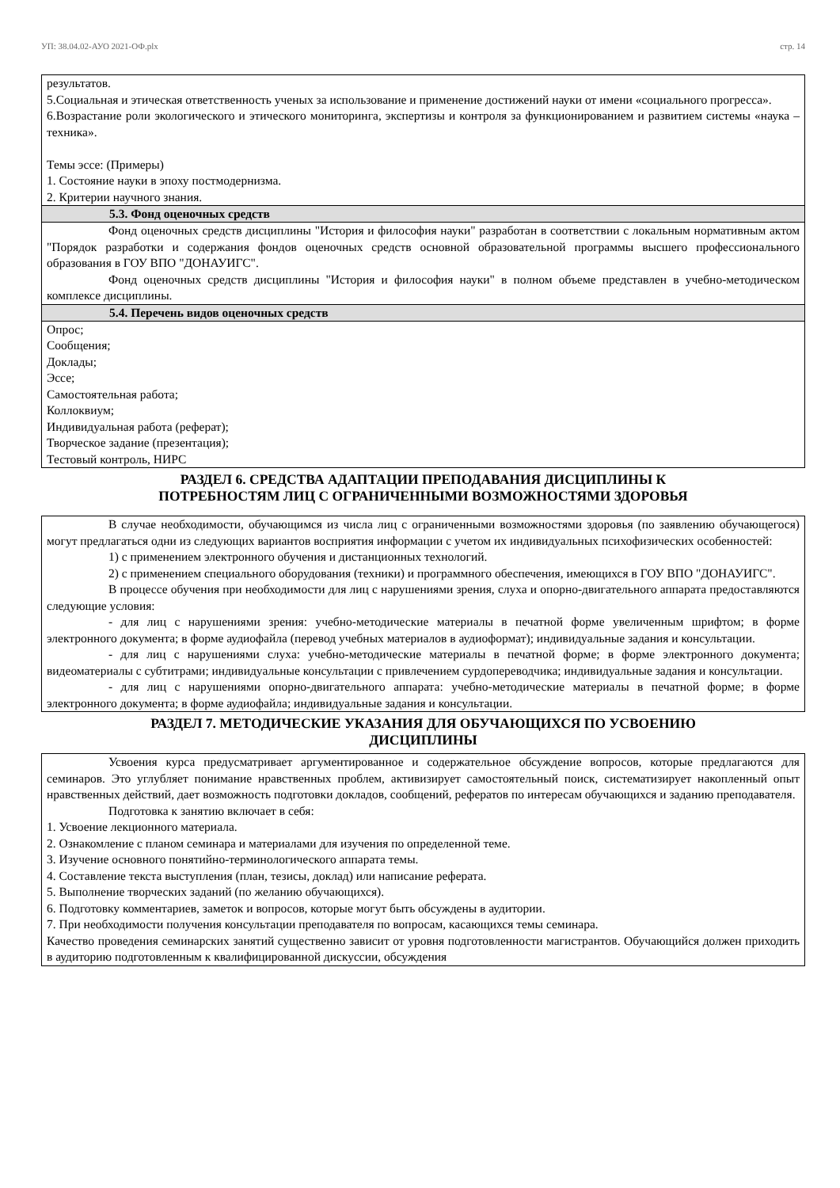УП: 38.04.02-АУО 2021-ОФ.plx стр. 14
результатов.
5.Социальная и этическая ответственность ученых за использование и применение достижений науки от имени «социального прогресса».
6.Возрастание роли экологического и этического мониторинга, экспертизы и контроля за функционированием и развитием системы «наука – техника».
Темы эссе: (Примеры)
1. Состояние науки в эпоху постмодернизма.
2. Критерии научного знания.
5.3. Фонд оценочных средств
Фонд оценочных средств дисциплины "История и философия науки" разработан в соответствии с локальным нормативным актом "Порядок разработки и содержания фондов оценочных средств основной образовательной программы высшего профессионального образования в ГОУ ВПО "ДОНАУИГС".
Фонд оценочных средств дисциплины "История и философия науки" в полном объеме представлен в учебно-методическом комплексе дисциплины.
5.4. Перечень видов оценочных средств
Опрос;
Сообщения;
Доклады;
Эссе;
Самостоятельная работа;
Коллоквиум;
Индивидуальная работа (реферат);
Творческое задание (презентация);
Тестовый контроль, НИРС
РАЗДЕЛ 6. СРЕДСТВА АДАПТАЦИИ ПРЕПОДАВАНИЯ ДИСЦИПЛИНЫ К
ПОТРЕБНОСТЯМ ЛИЦ С ОГРАНИЧЕННЫМИ ВОЗМОЖНОСТЯМИ ЗДОРОВЬЯ
В случае необходимости, обучающимся из числа лиц с ограниченными возможностями здоровья (по заявлению обучающегося) могут предлагаться одни из следующих вариантов восприятия информации с учетом их индивидуальных психофизических особенностей:
1) с применением электронного обучения и дистанционных технологий.
2) с применением специального оборудования (техники) и программного обеспечения, имеющихся в ГОУ ВПО "ДОНАУИГС".
В процессе обучения при необходимости для лиц с нарушениями зрения, слуха и опорно-двигательного аппарата предоставляются следующие условия:
- для лиц с нарушениями зрения: учебно-методические материалы в печатной форме увеличенным шрифтом; в форме электронного документа; в форме аудиофайла (перевод учебных материалов в аудиоформат); индивидуальные задания и консультации.
- для лиц с нарушениями слуха: учебно-методические материалы в печатной форме; в форме электронного документа; видеоматериалы с субтитрами; индивидуальные консультации с привлечением сурдопереводчика; индивидуальные задания и консультации.
- для лиц с нарушениями опорно-двигательного аппарата: учебно-методические материалы в печатной форме; в форме электронного документа; в форме аудиофайла; индивидуальные задания и консультации.
РАЗДЕЛ 7. МЕТОДИЧЕСКИЕ УКАЗАНИЯ ДЛЯ ОБУЧАЮЩИХСЯ ПО УСВОЕНИЮ
ДИСЦИПЛИНЫ
Усвоения курса предусматривает аргументированное и содержательное обсуждение вопросов, которые предлагаются для семинаров. Это углубляет понимание нравственных проблем, активизирует самостоятельный поиск, систематизирует накопленный опыт нравственных действий, дает возможность подготовки докладов, сообщений, рефератов по интересам обучающихся и заданию преподавателя.
Подготовка к занятию включает в себя:
1. Усвоение лекционного материала.
2. Ознакомление с планом семинара и материалами для изучения по определенной теме.
3. Изучение основного понятийно-терминологического аппарата темы.
4. Составление текста выступления (план, тезисы, доклад) или написание реферата.
5. Выполнение творческих заданий (по желанию обучающихся).
6. Подготовку комментариев, заметок и вопросов, которые могут быть обсуждены в аудитории.
7. При необходимости получения консультации преподавателя по вопросам, касающихся темы семинара.
Качество проведения семинарских занятий существенно зависит от уровня подготовленности магистрантов. Обучающийся должен приходить в аудиторию подготовленным к квалифицированной дискуссии, обсуждения